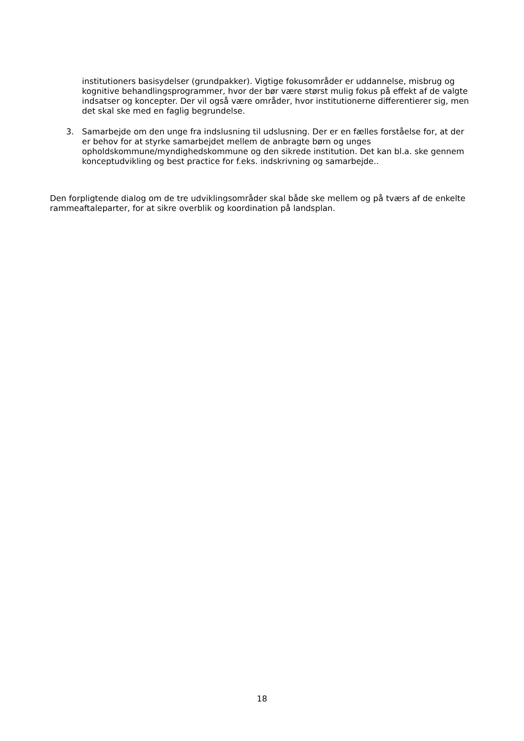institutioners basisydelser (grundpakker). Vigtige fokusområder er uddannelse, misbrug og kognitive behandlingsprogrammer, hvor der bør være størst mulig fokus på effekt af de valgte indsatser og koncepter. Der vil også være områder, hvor institutionerne differentierer sig, men det skal ske med en faglig begrundelse.
3. Samarbejde om den unge fra indslusning til udslusning. Der er en fælles forståelse for, at der er behov for at styrke samarbejdet mellem de anbragte børn og unges opholdskommune/myndighedskommune og den sikrede institution. Det kan bl.a. ske gennem konceptudvikling og best practice for f.eks. indskrivning og samarbejde..
Den forpligtende dialog om de tre udviklingsområder skal både ske mellem og på tværs af de enkelte rammeaftaleparter, for at sikre overblik og koordination på landsplan.
18